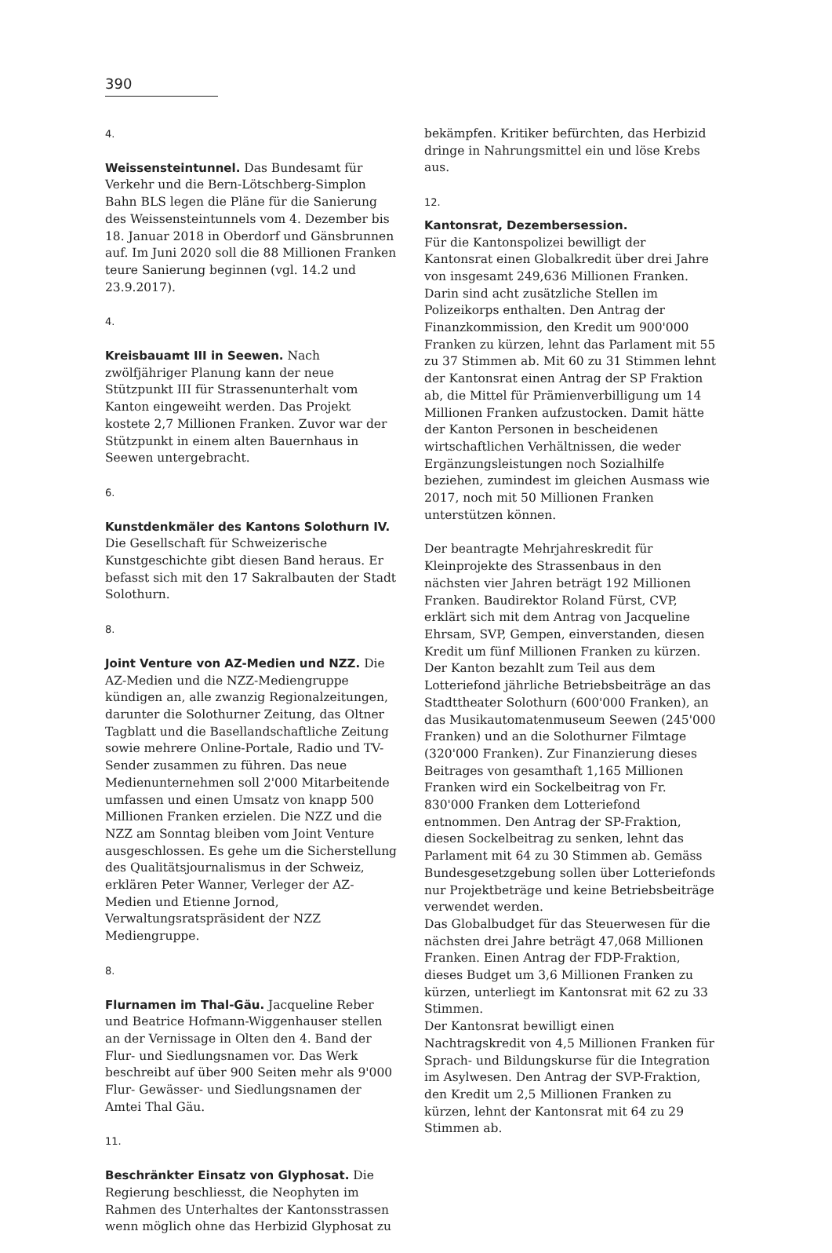390
4.
Weissensteintunnel.
Das Bundesamt für Verkehr und die Bern-Lötschberg-Simplon Bahn BLS legen die Pläne für die Sanierung des Weissensteintunnels vom 4. Dezember bis 18. Januar 2018 in Oberdorf und Gänsbrunnen auf. Im Juni 2020 soll die 88 Millionen Franken teure Sanierung beginnen (vgl. 14.2 und 23.9.2017).
4.
Kreisbauamt III in Seewen.
Nach zwölfjähriger Planung kann der neue Stützpunkt III für Strassenunterhalt vom Kanton eingeweiht werden. Das Projekt kostete 2,7 Millionen Franken. Zuvor war der Stützpunkt in einem alten Bauernhaus in Seewen untergebracht.
6.
Kunstdenkmäler des Kantons Solothurn IV.
Die Gesellschaft für Schweizerische Kunstgeschichte gibt diesen Band heraus. Er befasst sich mit den 17 Sakralbauten der Stadt Solothurn.
8.
Joint Venture von AZ-Medien und NZZ.
Die AZ-Medien und die NZZ-Mediengruppe kündigen an, alle zwanzig Regionalzeitungen, darunter die Solothurner Zeitung, das Oltner Tagblatt und die Basellandschaftliche Zeitung sowie mehrere Online-Portale, Radio und TV-Sender zusammen zu führen. Das neue Medienunternehmen soll 2'000 Mitarbeitende umfassen und einen Umsatz von knapp 500 Millionen Franken erzielen. Die NZZ und die NZZ am Sonntag bleiben vom Joint Venture ausgeschlossen. Es gehe um die Sicherstellung des Qualitätsjournalismus in der Schweiz, erklären Peter Wanner, Verleger der AZ-Medien und Etienne Jornod, Verwaltungsratspräsident der NZZ Mediengruppe.
8.
Flurnamen im Thal-Gäu.
Jacqueline Reber und Beatrice Hofmann-Wiggenhauser stellen an der Vernissage in Olten den 4. Band der Flur- und Siedlungsnamen vor. Das Werk beschreibt auf über 900 Seiten mehr als 9'000 Flur- Gewässer- und Siedlungsnamen der Amtei Thal Gäu.
11.
Beschränkter Einsatz von Glyphosat.
Die Regierung beschliesst, die Neophyten im Rahmen des Unterhaltes der Kantonsstrassen wenn möglich ohne das Herbizid Glyphosat zu
bekämpfen. Kritiker befürchten, das Herbizid dringe in Nahrungsmittel ein und löse Krebs aus.
12.
Kantonsrat, Dezembersession.
Für die Kantonspolizei bewilligt der Kantonsrat einen Globalkredit über drei Jahre von insgesamt 249,636 Millionen Franken. Darin sind acht zusätzliche Stellen im Polizeikorps enthalten. Den Antrag der Finanzkommission, den Kredit um 900'000 Franken zu kürzen, lehnt das Parlament mit 55 zu 37 Stimmen ab. Mit 60 zu 31 Stimmen lehnt der Kantonsrat einen Antrag der SP Fraktion ab, die Mittel für Prämienverbilligung um 14 Millionen Franken aufzustocken. Damit hätte der Kanton Personen in bescheidenen wirtschaftlichen Verhältnissen, die weder Ergänzungsleistungen noch Sozialhilfe beziehen, zumindest im gleichen Ausmass wie 2017, noch mit 50 Millionen Franken unterstützen können.
Der beantragte Mehrjahreskredit für Kleinprojekte des Strassenbaus in den nächsten vier Jahren beträgt 192 Millionen Franken. Baudirektor Roland Fürst, CVP, erklärt sich mit dem Antrag von Jacqueline Ehrsam, SVP, Gempen, einverstanden, diesen Kredit um fünf Millionen Franken zu kürzen.
Der Kanton bezahlt zum Teil aus dem Lotteriefond jährliche Betriebsbeiträge an das Stadttheater Solothurn (600'000 Franken), an das Musikautomatenmuseum Seewen (245'000 Franken) und an die Solothurner Filmtage (320'000 Franken). Zur Finanzierung dieses Beitrages von gesamthaft 1,165 Millionen Franken wird ein Sockelbeitrag von Fr. 830'000 Franken dem Lotteriefond entnommen. Den Antrag der SP-Fraktion, diesen Sockelbeitrag zu senken, lehnt das Parlament mit 64 zu 30 Stimmen ab. Gemäss Bundesgesetzgebung sollen über Lotteriefonds nur Projektbeträge und keine Betriebsbeiträge verwendet werden.
Das Globalbudget für das Steuerwesen für die nächsten drei Jahre beträgt 47,068 Millionen Franken. Einen Antrag der FDP-Fraktion, dieses Budget um 3,6 Millionen Franken zu kürzen, unterliegt im Kantonsrat mit 62 zu 33 Stimmen.
Der Kantonsrat bewilligt einen Nachtragskredit von 4,5 Millionen Franken für Sprach- und Bildungskurse für die Integration im Asylwesen. Den Antrag der SVP-Fraktion, den Kredit um 2,5 Millionen Franken zu kürzen, lehnt der Kantonsrat mit 64 zu 29 Stimmen ab.